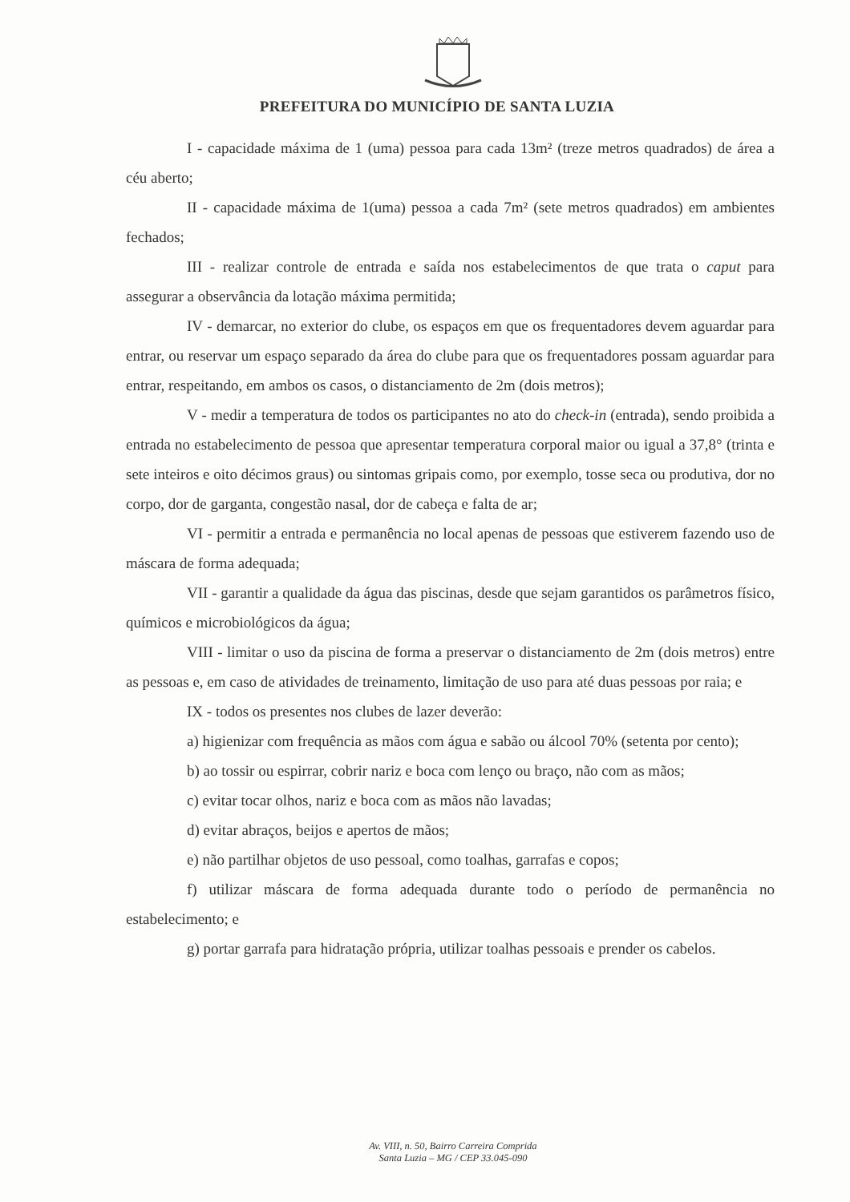PREFEITURA DO MUNICÍPIO DE SANTA LUZIA
I - capacidade máxima de 1 (uma) pessoa para cada 13m² (treze metros quadrados) de área a céu aberto;
II - capacidade máxima de 1(uma) pessoa a cada 7m² (sete metros quadrados) em ambientes fechados;
III - realizar controle de entrada e saída nos estabelecimentos de que trata o caput para assegurar a observância da lotação máxima permitida;
IV - demarcar, no exterior do clube, os espaços em que os frequentadores devem aguardar para entrar, ou reservar um espaço separado da área do clube para que os frequentadores possam aguardar para entrar, respeitando, em ambos os casos, o distanciamento de 2m (dois metros);
V - medir a temperatura de todos os participantes no ato do check-in (entrada), sendo proibida a entrada no estabelecimento de pessoa que apresentar temperatura corporal maior ou igual a 37,8° (trinta e sete inteiros e oito décimos graus) ou sintomas gripais como, por exemplo, tosse seca ou produtiva, dor no corpo, dor de garganta, congestão nasal, dor de cabeça e falta de ar;
VI - permitir a entrada e permanência no local apenas de pessoas que estiverem fazendo uso de máscara de forma adequada;
VII - garantir a qualidade da água das piscinas, desde que sejam garantidos os parâmetros físico, químicos e microbiológicos da água;
VIII - limitar o uso da piscina de forma a preservar o distanciamento de 2m (dois metros) entre as pessoas e, em caso de atividades de treinamento, limitação de uso para até duas pessoas por raia; e
IX - todos os presentes nos clubes de lazer deverão:
a) higienizar com frequência as mãos com água e sabão ou álcool 70% (setenta por cento);
b) ao tossir ou espirrar, cobrir nariz e boca com lenço ou braço, não com as mãos;
c) evitar tocar olhos, nariz e boca com as mãos não lavadas;
d) evitar abraços, beijos e apertos de mãos;
e) não partilhar objetos de uso pessoal, como toalhas, garrafas e copos;
f) utilizar máscara de forma adequada durante todo o período de permanência no estabelecimento; e
g) portar garrafa para hidratação própria, utilizar toalhas pessoais e prender os cabelos.
Av. VIII, n. 50, Bairro Carreira Comprida
Santa Luzia – MG / CEP 33.045-090